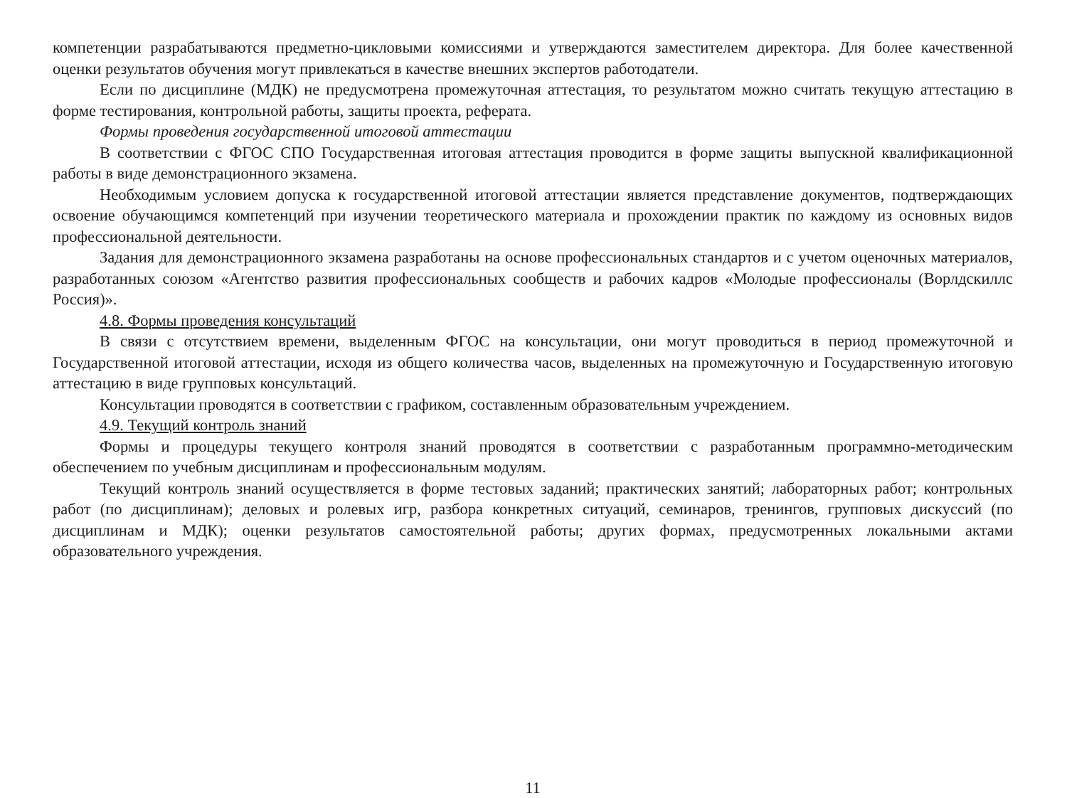компетенции разрабатываются предметно-цикловыми комиссиями и утверждаются заместителем директора. Для более качественной оценки результатов обучения могут привлекаться в качестве внешних экспертов работодатели.
Если по дисциплине (МДК) не предусмотрена промежуточная аттестация, то результатом можно считать текущую аттестацию в форме тестирования, контрольной работы, защиты проекта, реферата.
Формы проведения государственной итоговой аттестации
В соответствии с ФГОС СПО Государственная итоговая аттестация проводится в форме защиты выпускной квалификационной работы в виде демонстрационного экзамена.
Необходимым условием допуска к государственной итоговой аттестации является представление документов, подтверждающих освоение обучающимся компетенций при изучении теоретического материала и прохождении практик по каждому из основных видов профессиональной деятельности.
Задания для демонстрационного экзамена разработаны на основе профессиональных стандартов и с учетом оценочных материалов, разработанных союзом «Агентство развития профессиональных сообществ и рабочих кадров «Молодые профессионалы (Ворлдскиллс Россия)».
4.8. Формы проведения консультаций
В связи с отсутствием времени, выделенным ФГОС на консультации, они могут проводиться в период промежуточной и Государственной итоговой аттестации, исходя из общего количества часов, выделенных на промежуточную и Государственную итоговую аттестацию в виде групповых консультаций.
Консультации проводятся в соответствии с графиком, составленным образовательным учреждением.
4.9. Текущий контроль знаний
Формы и процедуры текущего контроля знаний проводятся в соответствии с разработанным программно-методическим обеспечением по учебным дисциплинам и профессиональным модулям.
Текущий контроль знаний осуществляется в форме тестовых заданий; практических занятий; лабораторных работ; контрольных работ (по дисциплинам); деловых и ролевых игр, разбора конкретных ситуаций, семинаров, тренингов, групповых дискуссий (по дисциплинам и МДК); оценки результатов самостоятельной работы; других формах, предусмотренных локальными актами образовательного учреждения.
11